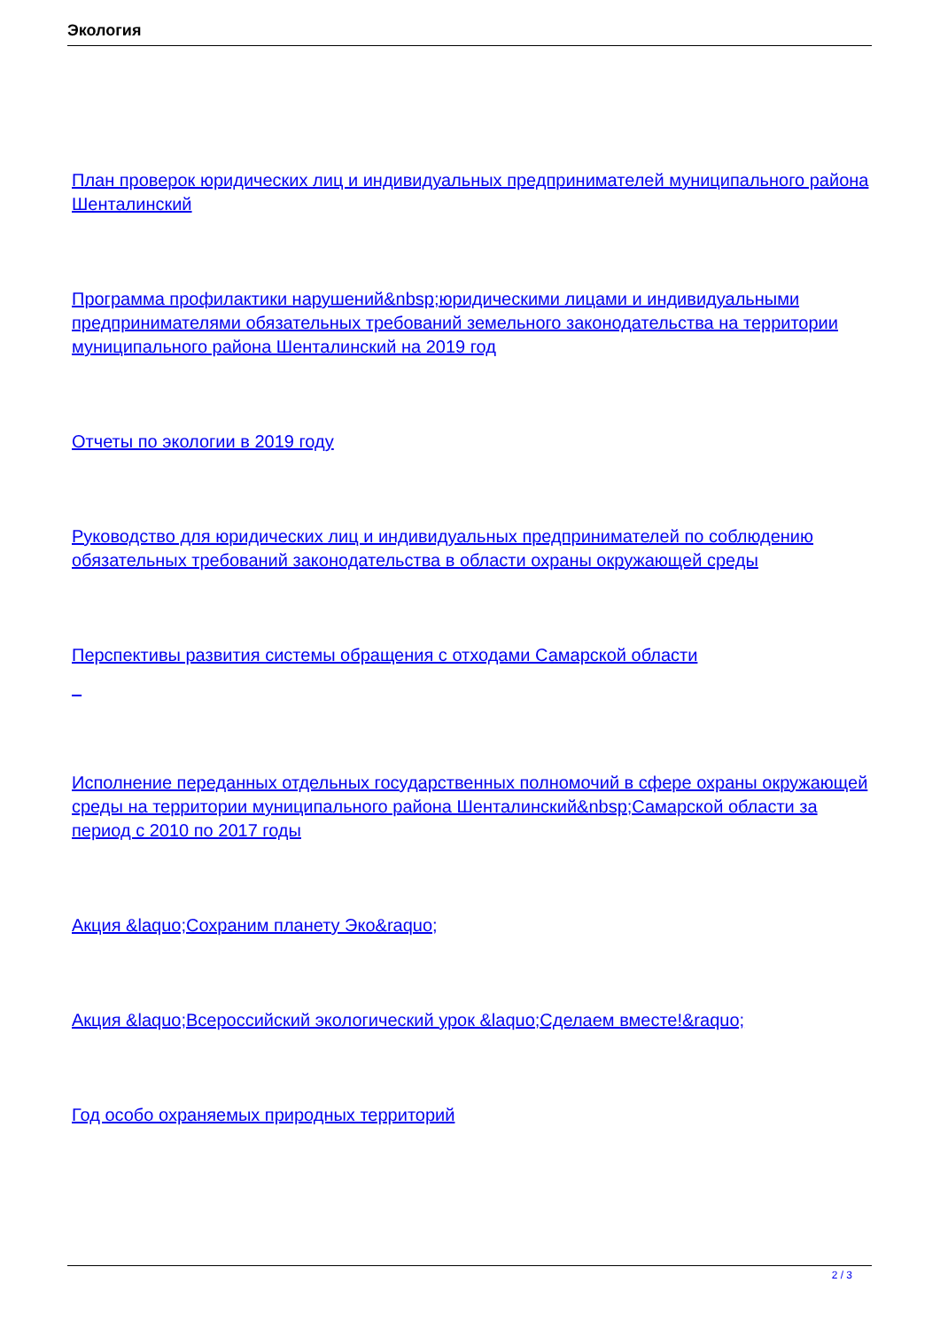Экология
План проверок юридических лиц и индивидуальных предпринимателей муниципального района Шенталинский
Программа профилактики нарушений&nbsp;юридическими лицами и индивидуальными предпринимателями обязательных требований земельного законодательства на территории муниципального района Шенталинский на 2019 год
Отчеты по экологии в 2019 году
Руководство для юридических лиц и индивидуальных предпринимателей по соблюдению обязательных требований законодательства в области охраны окружающей среды
Перспективы развития системы обращения с отходами Самарской области
Исполнение переданных отдельных государственных полномочий в сфере охраны окружающей среды на территории муниципального района Шенталинский&nbsp;Самарской области за период с 2010 по 2017 годы
Акция &laquo;Сохраним планету Эко&raquo;
Акция &laquo;Всероссийский экологический урок &laquo;Сделаем вместе!&raquo;
Год особо охраняемых природных территорий
2 / 3